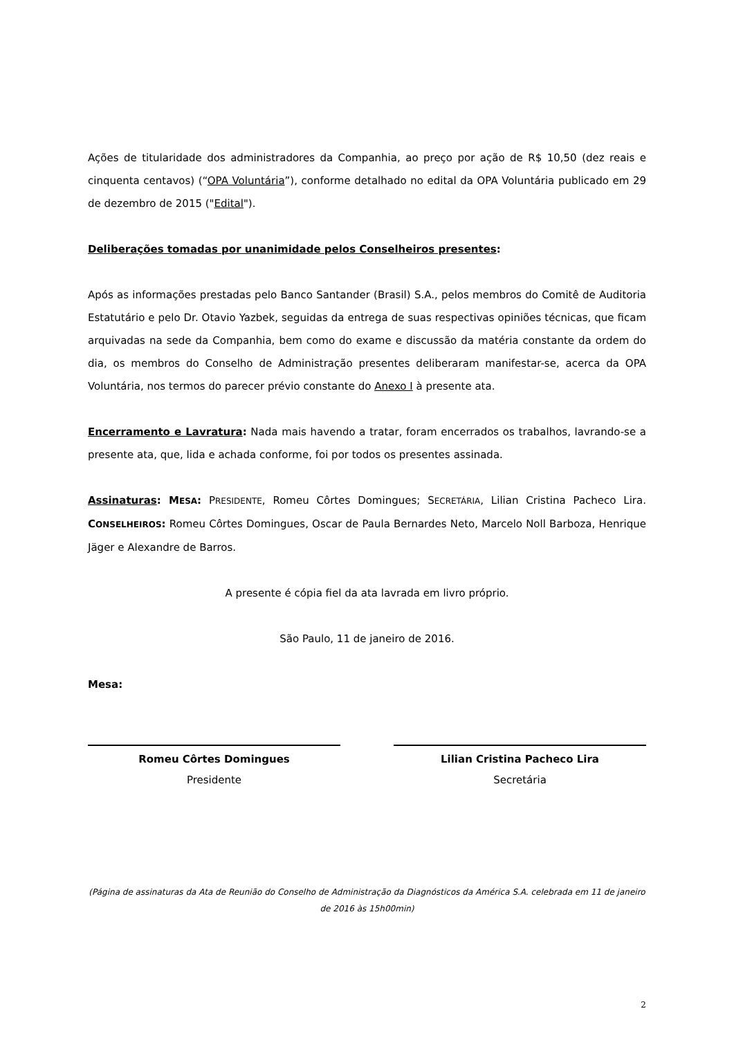Ações de titularidade dos administradores da Companhia, ao preço por ação de R$ 10,50 (dez reais e cinquenta centavos) (“OPA Voluntária”), conforme detalhado no edital da OPA Voluntária publicado em 29 de dezembro de 2015 ("Edital").
Deliberações tomadas por unanimidade pelos Conselheiros presentes:
Após as informações prestadas pelo Banco Santander (Brasil) S.A., pelos membros do Comitê de Auditoria Estatutário e pelo Dr. Otavio Yazbek, seguidas da entrega de suas respectivas opiniões técnicas, que ficam arquivadas na sede da Companhia, bem como do exame e discussão da matéria constante da ordem do dia, os membros do Conselho de Administração presentes deliberaram manifestar-se, acerca da OPA Voluntária, nos termos do parecer prévio constante do Anexo I à presente ata.
Encerramento e Lavratura: Nada mais havendo a tratar, foram encerrados os trabalhos, lavrando-se a presente ata, que, lida e achada conforme, foi por todos os presentes assinada.
Assinaturas: MESA: PRESIDENTE, Romeu Côrtes Domingues; SECRETÁRIA, Lilian Cristina Pacheco Lira. CONSELHEIROS: Romeu Côrtes Domingues, Oscar de Paula Bernardes Neto, Marcelo Noll Barboza, Henrique Jäger e Alexandre de Barros.
A presente é cópia fiel da ata lavrada em livro próprio.
São Paulo, 11 de janeiro de 2016.
Mesa:
Romeu Côrtes Domingues
Presidente
Lilian Cristina Pacheco Lira
Secretária
(Página de assinaturas da Ata de Reunião do Conselho de Administração da Diagnósticos da América S.A. celebrada em 11 de janeiro de 2016 às 15h00min)
2